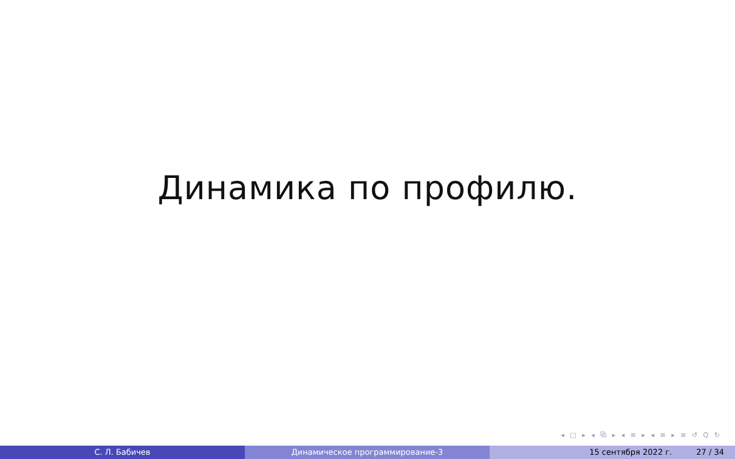Динамика по профилю.
◂ □ ▸ ◂ ⧉ ▸ ◂ ≡ ▸ ◂ ≡ ▸ ≡ ↺ Q ↻
С. Л. Бабичев Динамическое программирование-3 15 сентября 2022 г. 27 / 34